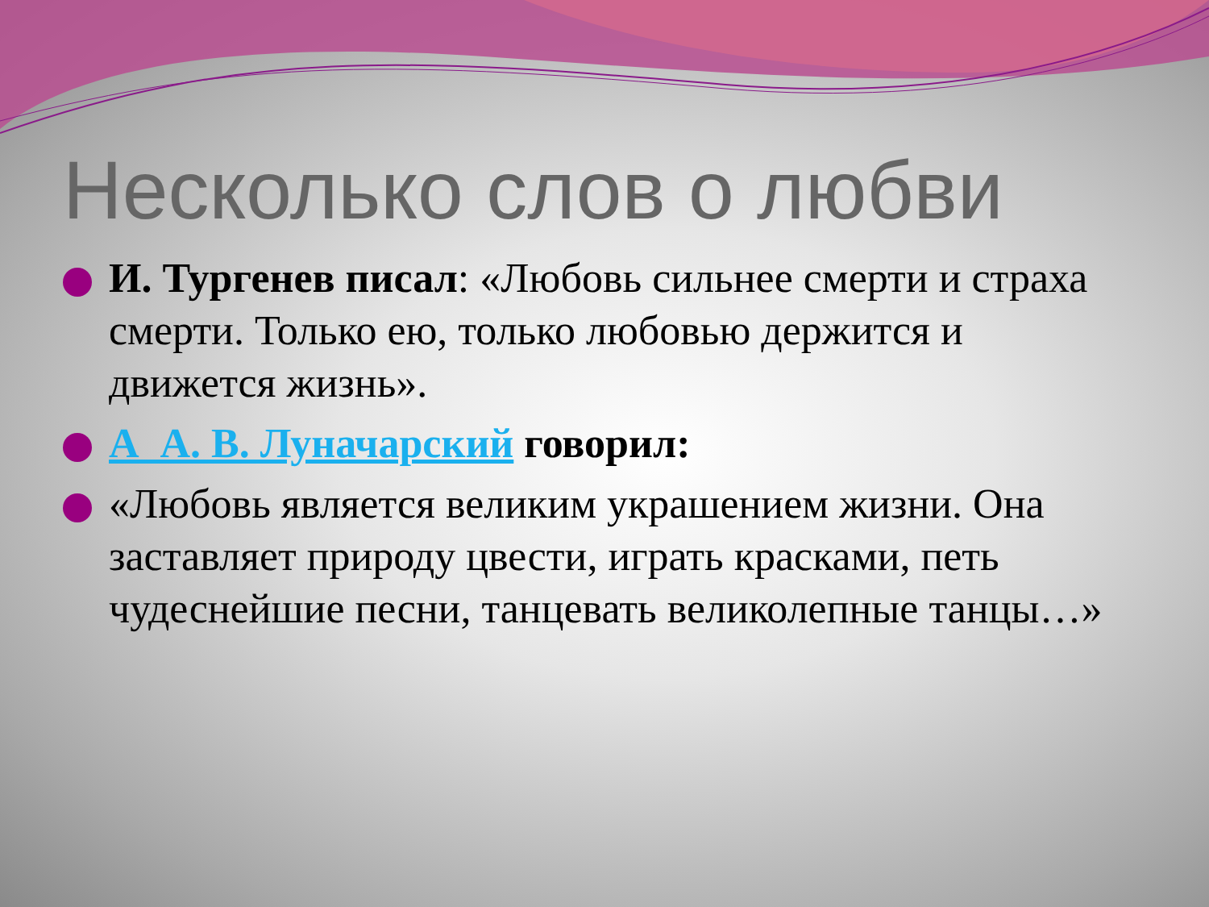Несколько слов о любви
И. Тургенев писал: «Любовь сильнее смерти и страха смерти. Только ею, только любовью держится и движется жизнь».
А А. В. Луначарский говорил:
«Любовь является великим украшением жизни. Она заставляет природу цвести, играть красками, петь чудеснейшие песни, танцевать великолепные танцы…»